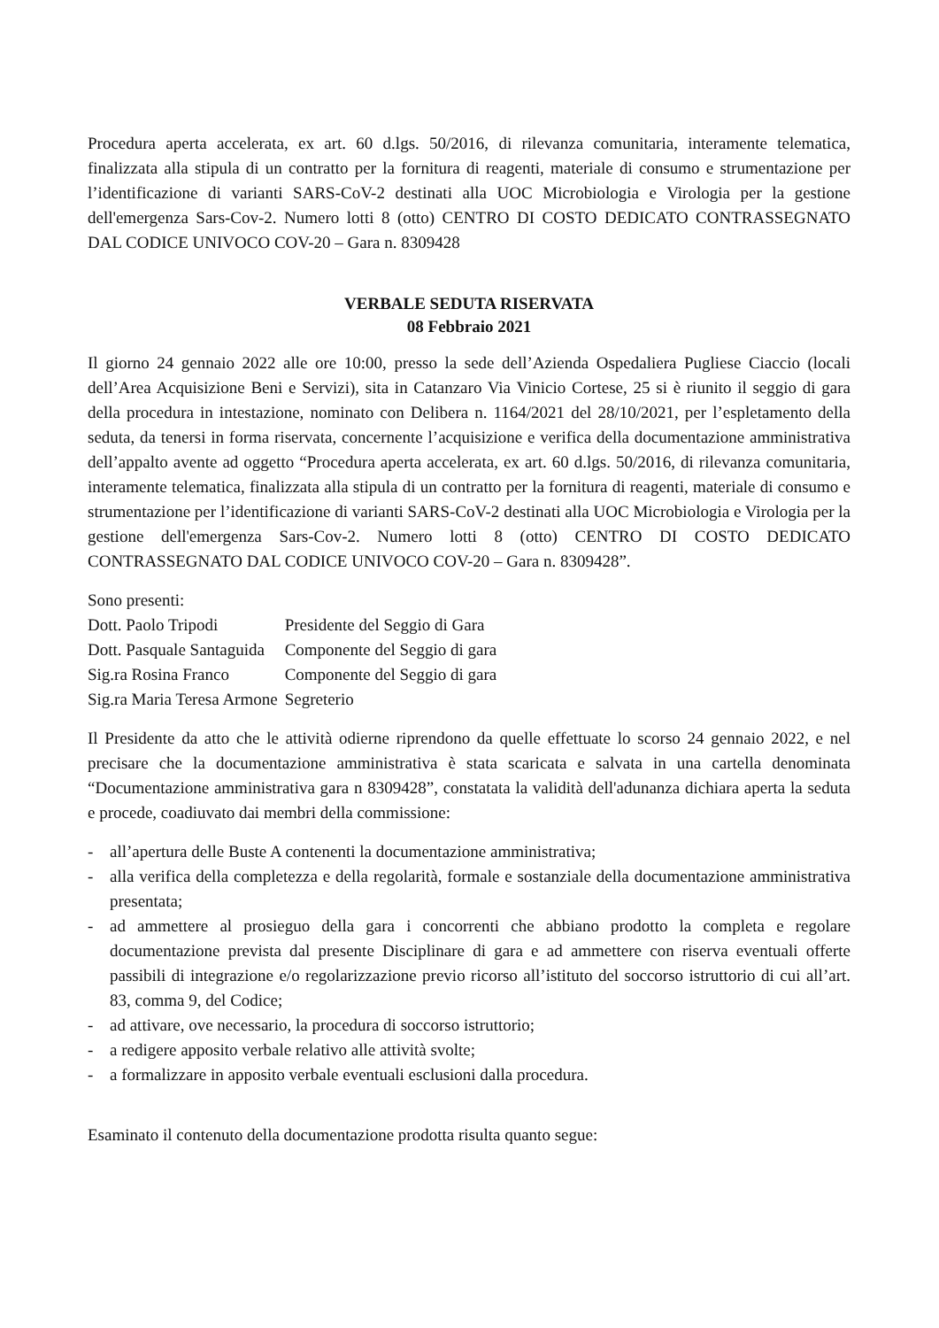Procedura aperta accelerata, ex art. 60 d.lgs. 50/2016, di rilevanza comunitaria, interamente telematica, finalizzata alla stipula di un contratto per la fornitura di reagenti, materiale di consumo e strumentazione per l’identificazione di varianti SARS-CoV-2 destinati alla UOC Microbiologia e Virologia per la gestione dell'emergenza Sars-Cov-2. Numero lotti 8 (otto) CENTRO DI COSTO DEDICATO CONTRASSEGNATO DAL CODICE UNIVOCO COV-20 – Gara n. 8309428
VERBALE SEDUTA RISERVATA
08 Febbraio 2021
Il giorno 24 gennaio 2022 alle ore 10:00, presso la sede dell’Azienda Ospedaliera Pugliese Ciaccio (locali dell’Area Acquisizione Beni e Servizi), sita in Catanzaro Via Vinicio Cortese, 25 si è riunito il seggio di gara della procedura in intestazione, nominato con Delibera n. 1164/2021 del 28/10/2021, per l’espletamento della seduta, da tenersi in forma riservata, concernente l’acquisizione e verifica della documentazione amministrativa dell’appalto avente ad oggetto “Procedura aperta accelerata, ex art. 60 d.lgs. 50/2016, di rilevanza comunitaria, interamente telematica, finalizzata alla stipula di un contratto per la fornitura di reagenti, materiale di consumo e strumentazione per l’identificazione di varianti SARS-CoV-2 destinati alla UOC Microbiologia e Virologia per la gestione dell'emergenza Sars-Cov-2. Numero lotti 8 (otto) CENTRO DI COSTO DEDICATO CONTRASSEGNATO DAL CODICE UNIVOCO COV-20 – Gara n. 8309428”.
Sono presenti:
| Dott. Paolo Tripodi | Presidente del Seggio di Gara |
| Dott. Pasquale Santaguida | Componente del Seggio di gara |
| Sig.ra Rosina Franco | Componente del Seggio di gara |
| Sig.ra Maria Teresa Armone | Segreterio |
Il Presidente da atto che le attività odierne riprendono da quelle effettuate lo scorso 24 gennaio 2022, e nel precisare che la documentazione amministrativa è stata scaricata e salvata in una cartella denominata “Documentazione amministrativa gara n 8309428”, constatata la validità dell'adunanza dichiara aperta la seduta e procede, coadiuvato dai membri della commissione:
- all’apertura delle Buste A contenenti la documentazione amministrativa;
- alla verifica della completezza e della regolarità, formale e sostanziale della documentazione amministrativa presentata;
- ad ammettere al prosieguo della gara i concorrenti che abbiano prodotto la completa e regolare documentazione prevista dal presente Disciplinare di gara e ad ammettere con riserva eventuali offerte passibili di integrazione e/o regolarizzazione previo ricorso all’istituto del soccorso istruttorio di cui all’art. 83, comma 9, del Codice;
- ad attivare, ove necessario, la procedura di soccorso istruttorio;
- a redigere apposito verbale relativo alle attività svolte;
- a formalizzare in apposito verbale eventuali esclusioni dalla procedura.
Esaminato il contenuto della documentazione prodotta risulta quanto segue: